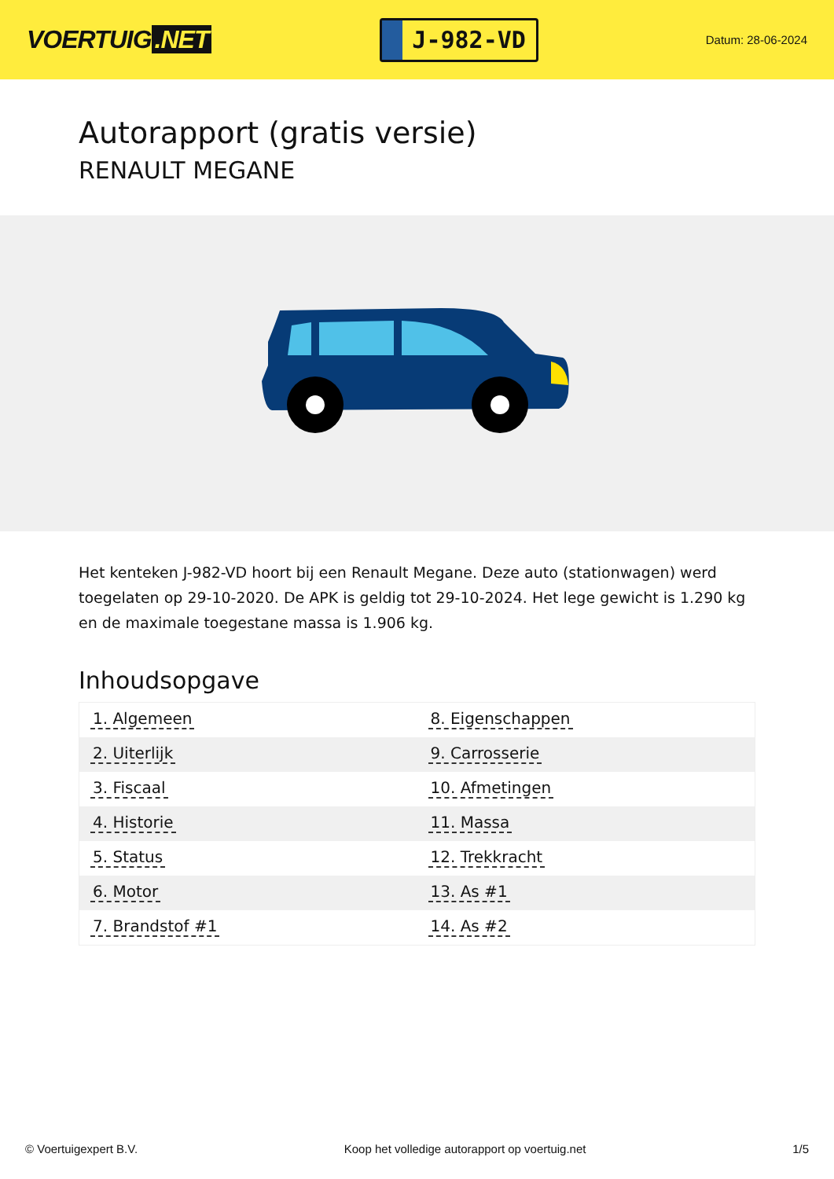VOERTUIG.NET
J-982-VD
Datum: 28-06-2024
Autorapport (gratis versie)
RENAULT MEGANE
Het kenteken J-982-VD hoort bij een Renault Megane. Deze auto (stationwagen) werd toegelaten op 29-10-2020. De APK is geldig tot 29-10-2024. Het lege gewicht is 1.290 kg en de maximale toegestane massa is 1.906 kg.
Inhoudsopgave
| 1. Algemeen | 8. Eigenschappen |
| 2. Uiterlijk | 9. Carrosserie |
| 3. Fiscaal | 10. Afmetingen |
| 4. Historie | 11. Massa |
| 5. Status | 12. Trekkracht |
| 6. Motor | 13. As #1 |
| 7. Brandstof #1 | 14. As #2 |
© Voertuigexpert B.V. Koop het volledige autorapport op voertuig.net 1/5